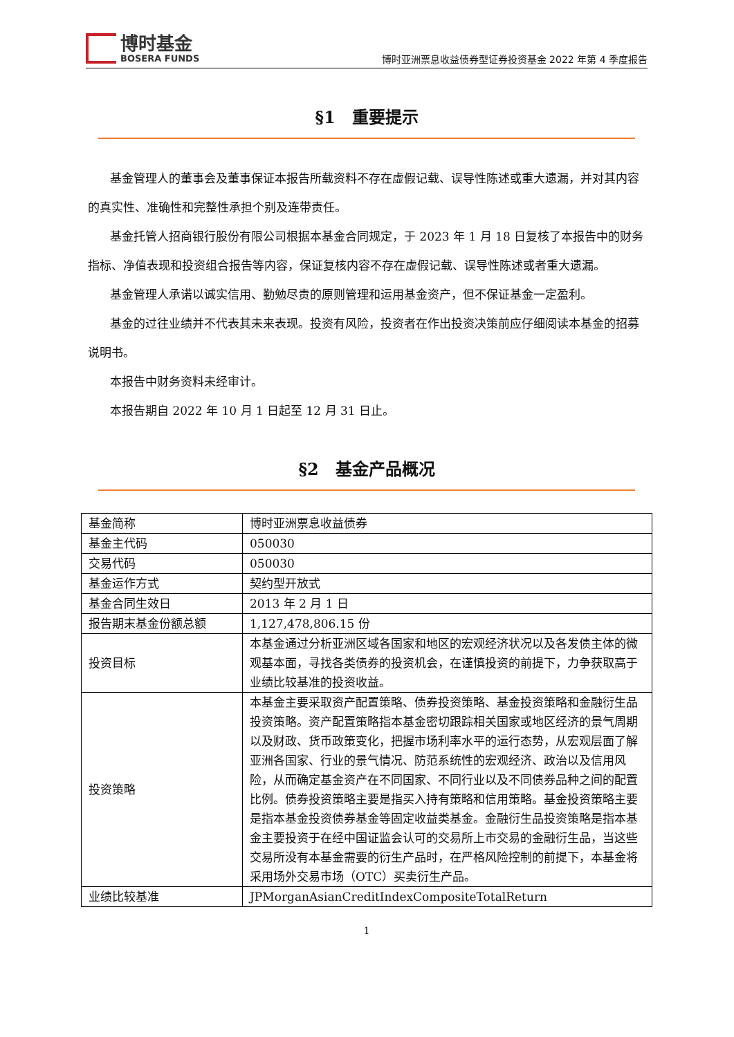博时基金
BOSERA FUNDS
博时亚洲票息收益债券型证券投资基金 2022 年第 4 季度报告
§1　重要提示
基金管理人的董事会及董事保证本报告所载资料不存在虚假记载、误导性陈述或重大遗漏，并对其内容的真实性、准确性和完整性承担个别及连带责任。
基金托管人招商银行股份有限公司根据本基金合同规定，于 2023 年 1 月 18 日复核了本报告中的财务指标、净值表现和投资组合报告等内容，保证复核内容不存在虚假记载、误导性陈述或者重大遗漏。
基金管理人承诺以诚实信用、勤勉尽责的原则管理和运用基金资产，但不保证基金一定盈利。
基金的过往业绩并不代表其未来表现。投资有风险，投资者在作出投资决策前应仔细阅读本基金的招募说明书。
本报告中财务资料未经审计。
本报告期自 2022 年 10 月 1 日起至 12 月 31 日止。
§2　基金产品概况
| 基金简称 | 博时亚洲票息收益债券 |
| 基金主代码 | 050030 |
| 交易代码 | 050030 |
| 基金运作方式 | 契约型开放式 |
| 基金合同生效日 | 2013 年 2 月 1 日 |
| 报告期末基金份额总额 | 1,127,478,806.15 份 |
| 投资目标 | 本基金通过分析亚洲区域各国家和地区的宏观经济状况以及各发债主体的微观基本面，寻找各类债券的投资机会，在谨慎投资的前提下，力争获取高于业绩比较基准的投资收益。 |
| 投资策略 | 本基金主要采取资产配置策略、债券投资策略、基金投资策略和金融衍生品投资策略。资产配置策略指本基金密切跟踪相关国家或地区经济的景气周期以及财政、货币政策变化，把握市场利率水平的运行态势，从宏观层面了解亚洲各国家、行业的景气情况、防范系统性的宏观经济、政治以及信用风险，从而确定基金资产在不同国家、不同行业以及不同债券品种之间的配置比例。债券投资策略主要是指买入持有策略和信用策略。基金投资策略主要是指本基金投资债券基金等固定收益类基金。金融衍生品投资策略是指本基金主要投资于在经中国证监会认可的交易所上市交易的金融衍生品，当这些交易所没有本基金需要的衍生产品时，在严格风险控制的前提下，本基金将采用场外交易市场（OTC）买卖衍生产品。 |
| 业绩比较基准 | JPMorganAsianCreditIndexCompositeTotalReturn |
1